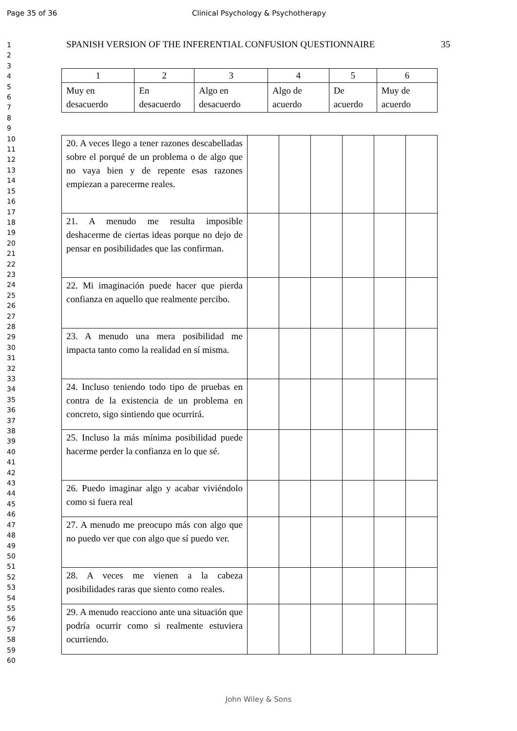Page 35 of 36 Clinical Psychology & Psychotherapy
1
2
3
4
5
6
7
8
9
10
11
12
13
14
15
16
17
18
19
20
21
22
23
24
25
26
27
28
29
30
31
32
33
34
35
36
37
38
39
40
41
42
43
44
45
46
47
48
49
50
51
52
53
54
55
56
57
58
59
60
SPANISH VERSION OF THE INFERENTIAL CONFUSION QUESTIONNAIRE 35
| 1 | 2 | 3 | 4 | 5 | 6 |
| Muy en desacuerdo | En desacuerdo | Algo en desacuerdo | Algo de acuerdo | De acuerdo | Muy de acuerdo |
| 20. A veces llego a tener razones descabelladas sobre el porqué de un problema o de algo que no vaya bien y de repente esas razones empiezan a parecerme reales. | | | | | | |
| 21. A menudo me resulta imposible deshacerme de ciertas ideas porque no dejo de pensar en posibilidades que las confirman. | | | | | | |
| 22. Mi imaginación puede hacer que pierda confianza en aquello que realmente percibo. | | | | | | |
| 23. A menudo una mera posibilidad me impacta tanto como la realidad en sí misma. | | | | | | |
| 24. Incluso teniendo todo tipo de pruebas en contra de la existencia de un problema en concreto, sigo sintiendo que ocurrirá. | | | | | | |
| 25. Incluso la más mínima posibilidad puede hacerme perder la confianza en lo que sé. | | | | | | |
| 26. Puedo imaginar algo y acabar viviéndolo como si fuera real | | | | | | |
| 27. A menudo me preocupo más con algo que no puedo ver que con algo que sí puedo ver. | | | | | | |
| 28. A veces me vienen a la cabeza posibilidades raras que siento como reales. | | | | | | |
| 29. A menudo reacciono ante una situación que podría ocurrir como si realmente estuviera ocurriendo. | | | | | | |
John Wiley & Sons